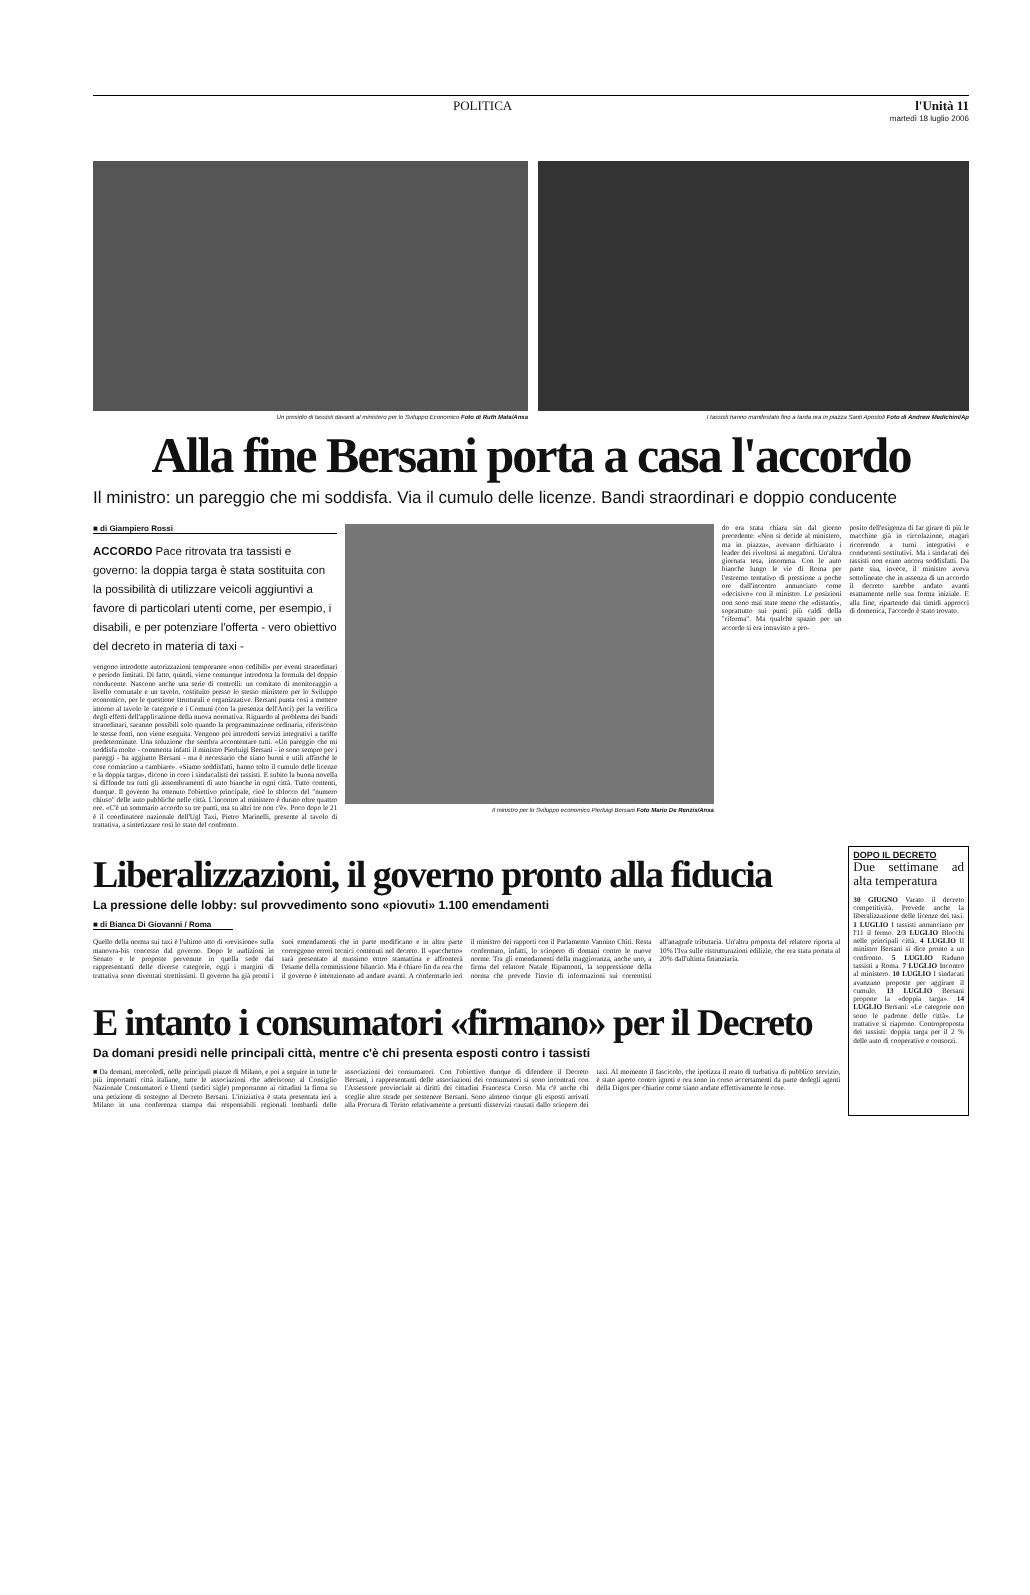POLITICA l'Unità 11
martedì 18 luglio 2006
Un presidio di tassisti davanti al ministero per lo Sviluppo Economico Foto di Ruth Mata/Ansa
I tassisti hanno manifestato fino a tarda ora in piazza Santi Apostoli Foto di Andrew Medichini/Ap
Alla fine Bersani porta a casa l'accordo
Il ministro: un pareggio che mi soddisfa. Via il cumulo delle licenze. Bandi straordinari e doppio conducente
■ di Giampiero Rossi
ACCORDO Pace ritrovata tra tassisti e governo: la doppia targa è stata sostituita con la possibilità di utilizzare veicoli aggiuntivi a favore di particolari utenti come, per esempio, i disabili, e per potenziare l'offerta - vero obiettivo del decreto in materia di taxi -
vengono introdotte autorizzazioni temporanee «non cedibili» per eventi straordinari e periodo limitati. Di fatto, quindi, viene comunque introdotta la formula del doppio conducente. Nascono anche una serie di controlli: un comitato di monitoraggio a livello comunale e un tavolo, costituito presso lo stesso ministero per lo Sviluppo economico, per le questione strutturali e organizzative. Bersani punta così a mettere intorno al tavolo le categorie e i Comuni (con la presenza dell'Anci) per la verifica degli effetti dell'applicazione della nuova normativa. Riguardo al problema dei bandi straordinari, saranno possibili solo quando la programmazione ordinaria, riferiscono le stesse fonti, non viene eseguita. Vengono poi introdotti servizi integrativi a tariffe predeterminate. Una soluzione che sembra accontentare tutti. «Un pareggio che mi soddisfa molto - commenta infatti il ministro Pierluigi Bersani - io sono sempre per i pareggi - ha aggiunto Bersani - ma è necessario che siano buoni e utili affinché le cose comincino a cambiare». «Siamo soddisfatti, hanno tolto il cumulo delle licenze e la doppia targa», dicono in coro i sindacalisti dei tassisti. E subito la buona novella si diffonde tra tutti gli assembramenti di auto bianche in ogni città. Tutto contenti, dunque. Il governo ha ottenuto l'obiettivo principale, cioè lo sblocco del "numero chiuso" delle auto pubbliche nelle città. L'incontro al ministero è durato oltre quattro ore. «C'è un sommario accordo su tre punti, ma su altri tre non c'è». Poco dopo le 21 è il coordinatore nazionale dell'Ugl Taxi, Pietro Marinelli, presente al tavolo di trattativa, a sintetizzare così lo stato del confronto.
Il ministro per lo Sviluppo economico Pierluigi Bersani Foto Mario De Renzis/Ansa
do era stata chiara sin dal giorno precedente: «Non si decide al ministero, ma in piazza», avevano dichiarato i leader dei rivoltosi ai megafoni. Un'altra giornata tesa, insomma. Con le auto bianche lungo le vie di Roma per l'estremo tentativo di pressione a poche ore dall'incontro annunciato come «decisivo» con il ministro. Le posizioni non sono mai state meno che «distanti», soprattutto sui punti più caldi della "riforma". Ma qualche spazio per un accordo si era intravisto a pro-
posito dell'esigenza di far girare di più le macchine già in circolazione, magari ricorrendo a turni integrativi e conducenti sostitutivi. Ma i sindacati dei tassisti non erano ancora soddisfatti. Da parte sua, invece, il ministro aveva sottolineato che in assenza di un accordo il decreto sarebbe andato avanti esattamente nelle sua forma iniziale. E alla fine, ripartendo dai timidi approcci di domenica, l'accordo è stato trovato.
Liberalizzazioni, il governo pronto alla fiducia
La pressione delle lobby: sul provvedimento sono «piovuti» 1.100 emendamenti
■ di Bianca Di Giovanni / Roma
Quello della norma sui taxi è l'ultimo atto di «revisione» sulla manovra-bis concesso dal governo. Dopo le audizioni in Senato e le proposte pervenute in quella sede dai rappresentanti delle diverse categorie, oggi i margini di trattativa sono diventati strettissimi. Il governo ha già pronti i suoi emendamenti che in parte modificano e in altra parte correggono errori tecnici contenuti nel decreto. Il «pacchetto» sarà presentato al massimo entro stamattina e affronterà l'esame della commissione bilancio. Ma è chiaro fin da ora che il governo è intenzionato ad andare avanti. A confermarlo ieri il ministro dei rapporti con il Parlamento Vannino Chiti. Resta confermato, infatti, lo sciopero di domani contro le nuove norme. Tra gli emendamenti della maggioranza, anche uno, a firma del relatore Natale Ripamonti, la soppressione della norma che prevede l'invio di informazioni sui correntisti all'anagrafe tributaria. Un'altra proposta del relatore riporta al 10% l'Iva sulle ristrutturazioni edilizie, che era stata portata al 20% dall'ultima finanziaria.
E intanto i consumatori «firmano» per il Decreto
Da domani presidi nelle principali città, mentre c'è chi presenta esposti contro i tassisti
■ Da domani, mercoledì, nelle principali piazze di Milano, e poi a seguire in tutte le più importanti città italiane, tutte le associazioni che aderiscono al Consiglio Nazionale Consumatori e Utenti (sedici sigle) proporranno ai cittadini la firma su una petizione di sostegno al Decreto Bersani. L'iniziativa è stata presentata ieri a Milano in una conferenza stampa dai responsabili regionali lombardi delle associazioni dei consumatori. Con l'obiettivo dunque di difendere il Decreto Bersani, i rappresentanti delle associazioni dei consumatori si sono incontrati con l'Assessore provinciale ai diritti dei cittadini Francesca Corso. Ma c'è anche chi sceglie altre strade per sostenere Bersani. Sono almeno cinque gli esposti arrivati alla Procura di Torino relativamente a presunti disservizi causati dallo sciopero dei taxi. Al momento il fascicolo, che ipotizza il reato di turbativa di pubblico servizio, è stato aperto contro ignoti e ora sono in corso accertamenti da parte dedegli agenti della Digos per chiarire come siano andate effettivamente le cose.
DOPO IL DECRETO
Due settimane ad alta temperatura
30 GIUGNO Varato il decreto competitività. Prevede anche la liberalizzazione delle licenze dei taxi. 1 LUGLIO I tassisti annunciano per l'11 il fermo. 2/3 LUGLIO Blocchi nelle principali città. 4 LUGLIO Il ministro Bersani si dice pronto a un confronto. 5 LUGLIO Raduno tassisti a Roma. 7 LUGLIO Incontro al ministero. 10 LUGLIO I sindacati avanzano proposte per aggirare il cumulo. 13 LUGLIO Bersani propone la «doppia targa». 14 LUGLIO Bersani: «Le categorie non sono le padrone delle città». Le trattative si riaprono. Controproposta dei tassisti: doppia targa per il 2 % delle auto di cooperative e consorzi.